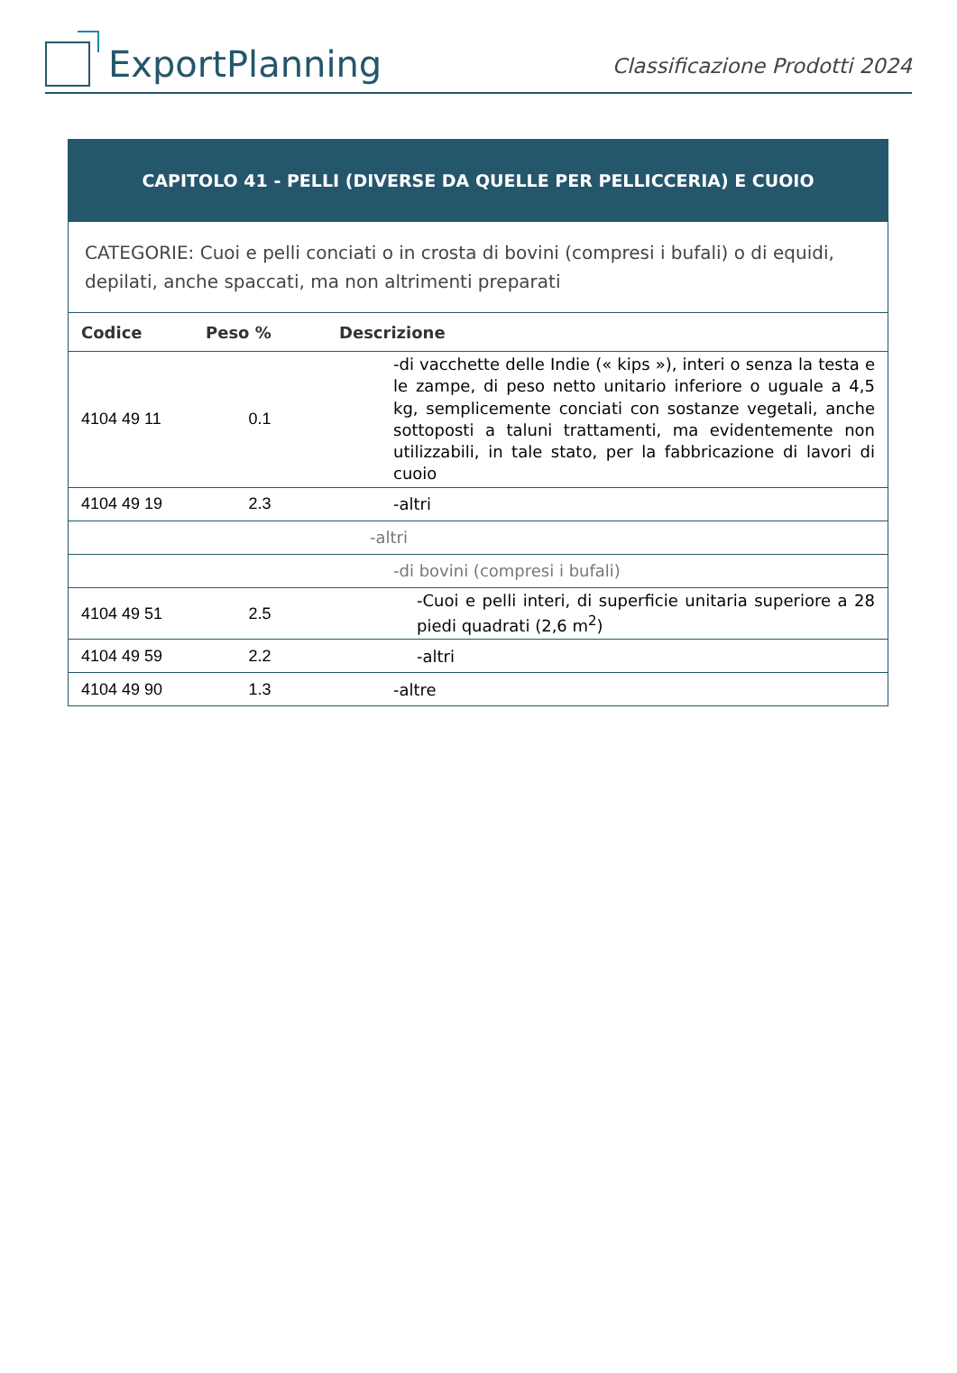ExportPlanning
Classificazione Prodotti 2024
| CAPITOLO 41 - PELLI (DIVERSE DA QUELLE PER PELLICCERIA) E CUOIO | | |
| CATEGORIE: Cuoi e pelli conciati o in crosta di bovini (compresi i bufali) o di equidi, depilati, anche spaccati, ma non altrimenti preparati | | |
| Codice | Peso % | Descrizione |
| 4104 49 11 | 0.1 | -di vacchette delle Indie (« kips »), interi o senza la testa e le zampe, di peso netto unitario inferiore o uguale a 4,5 kg, semplicemente conciati con sostanze vegetali, anche sottoposti a taluni trattamenti, ma evidentemente non utilizzabili, in tale stato, per la fabbricazione di lavori di cuoio |
| 4104 49 19 | 2.3 | -altri |
| | | -altri |
| | | -di bovini (compresi i bufali) |
| 4104 49 51 | 2.5 | -Cuoi e pelli interi, di superficie unitaria superiore a 28 piedi quadrati (2,6 m<sup>2</sup>) |
| 4104 49 59 | 2.2 | -altri |
| 4104 49 90 | 1.3 | -altre |